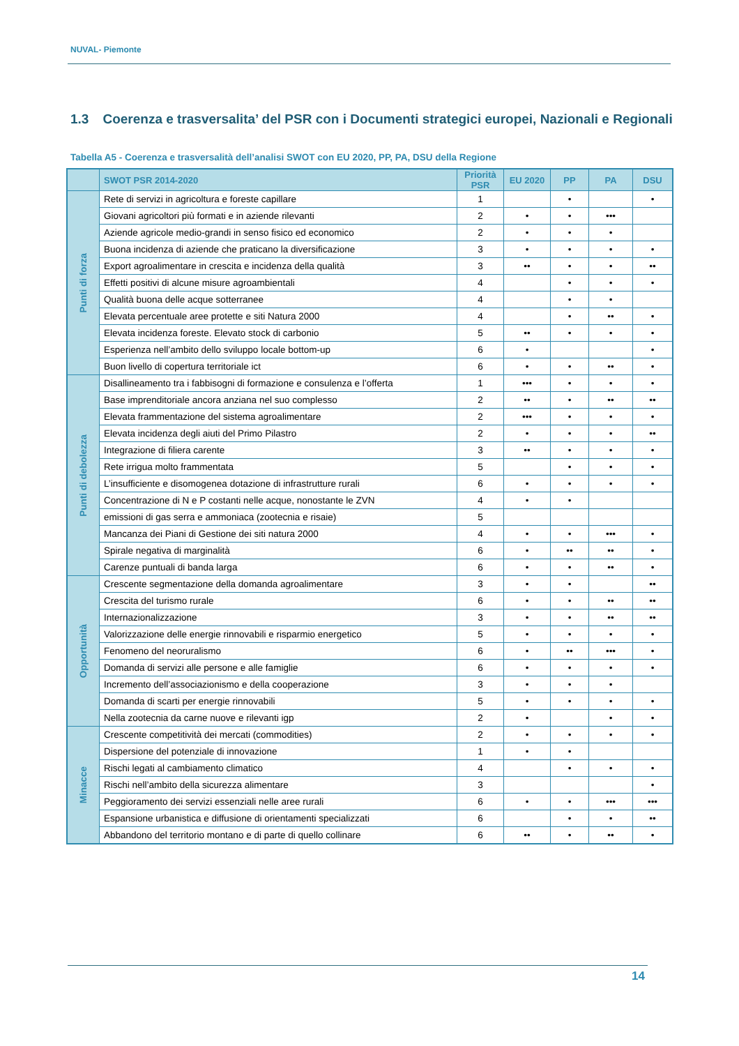NUVAL- Piemonte
1.3 Coerenza e trasversalita’ del PSR con i Documenti strategici europei, Nazionali e Regionali
Tabella A5 - Coerenza e trasversalità dell’analisi SWOT con EU 2020, PP, PA, DSU della Regione
| | SWOT PSR 2014-2020 | Priorità PSR | EU 2020 | PP | PA | DSU |
| --- | --- | --- | --- | --- | --- | --- |
| Punti di forza | Rete di servizi in agricoltura e foreste capillare | 1 | | • | | • |
| | Giovani agricoltori più formati e in aziende rilevanti | 2 | • | • | ••• | |
| | Aziende agricole medio-grandi in senso fisico ed economico | 2 | • | • | • | |
| | Buona incidenza di aziende che praticano la diversificazione | 3 | • | • | • | • |
| | Export agroalimentare in crescita e incidenza della qualità | 3 | •• | • | • | •• |
| | Effetti positivi di alcune misure agroambientali | 4 | | • | • | • |
| | Qualità buona delle acque sotterranee | 4 | | • | • | |
| | Elevata percentuale aree protette e siti Natura 2000 | 4 | | • | •• | • |
| | Elevata incidenza foreste. Elevato stock di carbonio | 5 | •• | • | • | • |
| | Esperienza nell’ambito dello sviluppo locale bottom-up | 6 | • | | | • |
| | Buon livello di copertura territoriale ict | 6 | • | • | •• | • |
| Punti di debolezza | Disallineamento tra i fabbisogni di formazione e consulenza e l’offerta | 1 | ••• | • | • | • |
| | Base imprenditoriale ancora anziana nel suo complesso | 2 | •• | • | •• | •• |
| | Elevata frammentazione del sistema agroalimentare | 2 | ••• | • | • | • |
| | Elevata incidenza degli aiuti del Primo Pilastro | 2 | • | • | • | •• |
| | Integrazione di filiera carente | 3 | •• | • | • | • |
| | Rete irrigua molto frammentata | 5 | | • | • | • |
| | L’insufficiente e disomogenea dotazione di infrastrutture rurali | 6 | • | • | • | • |
| | Concentrazione di N e P costanti nelle acque, nonostante le ZVN | 4 | • | • | | |
| | emissioni di gas serra e ammoniaca (zootecnia e risaie) | 5 | | | | |
| | Mancanza dei Piani di Gestione dei siti natura 2000 | 4 | • | • | ••• | • |
| | Spirale negativa di marginalità | 6 | • | •• | •• | • |
| | Carenze puntuali di banda larga | 6 | • | • | •• | • |
| Opportunità | Crescente segmentazione della domanda agroalimentare | 3 | • | • | | •• |
| | Crescita del turismo rurale | 6 | • | • | •• | •• |
| | Internazionalizzazione | 3 | • | • | •• | •• |
| | Valorizzazione delle energie rinnovabili e risparmio energetico | 5 | • | • | • | • |
| | Fenomeno del neoruralismo | 6 | • | •• | ••• | • |
| | Domanda di servizi alle persone e alle famiglie | 6 | • | • | • | • |
| | Incremento dell’associazionismo e della cooperazione | 3 | • | • | • | |
| | Domanda di scarti per energie rinnovabili | 5 | • | • | • | • |
| | Nella zootecnia da carne nuove e rilevanti igp | 2 | • | | • | • |
| Minacce | Crescente competitività dei mercati (commodities) | 2 | • | • | • | • |
| | Dispersione del potenziale di innovazione | 1 | • | • | | |
| | Rischi legati al cambiamento climatico | 4 | | • | • | • |
| | Rischi nell’ambito della sicurezza alimentare | 3 | | | | • |
| | Peggioramento dei servizi essenziali nelle aree rurali | 6 | • | • | ••• | ••• |
| | Espansione urbanistica e diffusione di orientamenti specializzati | 6 | | • | • | •• |
| | Abbandono del territorio montano e di parte di quello collinare | 6 | •• | • | •• | • |
14